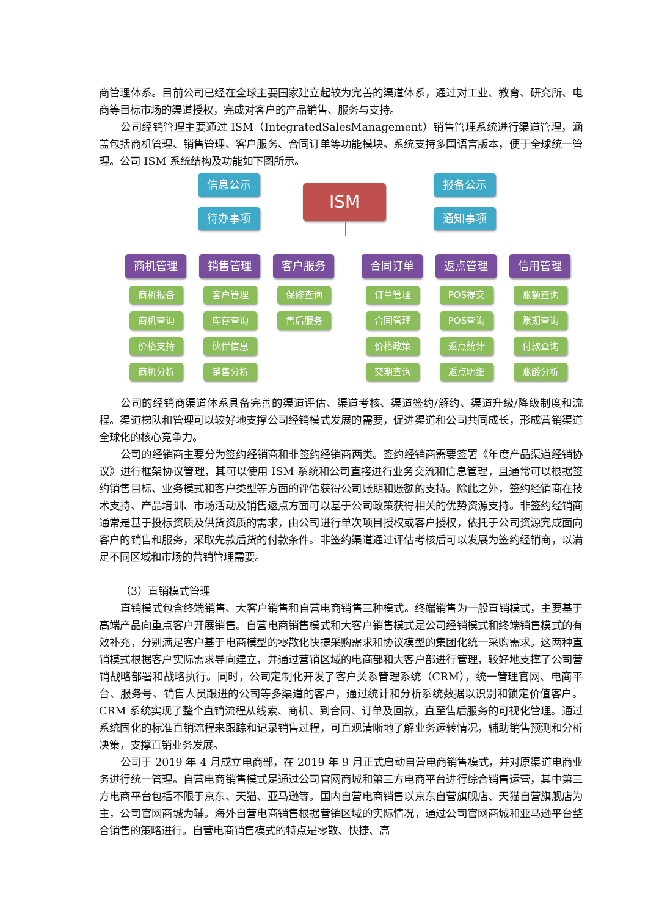商管理体系。目前公司已经在全球主要国家建立起较为完善的渠道体系，通过对工业、教育、研究所、电商等目标市场的渠道授权，完成对客户的产品销售、服务与支持。
公司经销管理主要通过 ISM（IntegratedSalesManagement）销售管理系统进行渠道管理，涵盖包括商机管理、销售管理、客户服务、合同订单等功能模块。系统支持多国语言版本，便于全球统一管理。公司 ISM 系统结构及功能如下图所示。
ISM
信息公示
待办事项
报备公示
通知事项
商机管理 销售管理 客户服务 合同订单 返点管理 信用管理
商机报备
商机查询
价格支持
商机分析
客户管理
库存查询
伙伴信息
销售分析
保修查询
售后服务
订单管理
合同管理
价格政策
交期查询
POS提交
POS查询
返点统计
返点明细
账额查询
账期查询
付款查询
账龄分析
公司的经销商渠道体系具备完善的渠道评估、渠道考核、渠道签约/解约、渠道升级/降级制度和流程。渠道梯队和管理可以较好地支撑公司经销模式发展的需要，促进渠道和公司共同成长，形成营销渠道全球化的核心竞争力。
公司的经销商主要分为签约经销商和非签约经销商两类。签约经销商需要签署《年度产品渠道经销协议》进行框架协议管理，其可以使用 ISM 系统和公司直接进行业务交流和信息管理，且通常可以根据签约销售目标、业务模式和客户类型等方面的评估获得公司账期和账额的支持。除此之外，签约经销商在技术支持、产品培训、市场活动及销售返点方面可以基于公司政策获得相关的优势资源支持。非签约经销商通常是基于投标资质及供货资质的需求，由公司进行单次项目授权或客户授权，依托于公司资源完成面向客户的销售和服务，采取先款后货的付款条件。非签约渠道通过评估考核后可以发展为签约经销商，以满足不同区域和市场的营销管理需要。
（3）直销模式管理
直销模式包含终端销售、大客户销售和自营电商销售三种模式。终端销售为一般直销模式，主要基于高端产品向重点客户开展销售。自营电商销售模式和大客户销售模式是公司经销模式和终端销售模式的有效补充，分别满足客户基于电商模型的零散化快捷采购需求和协议模型的集团化统一采购需求。这两种直销模式根据客户实际需求导向建立，并通过营销区域的电商部和大客户部进行管理，较好地支撑了公司营销战略部署和战略执行。同时，公司定制化开发了客户关系管理系统（CRM），统一管理官网、电商平台、服务号、销售人员跟进的公司等多渠道的客户，通过统计和分析系统数据以识别和锁定价值客户。CRM 系统实现了整个直销流程从线索、商机、到合同、订单及回款，直至售后服务的可视化管理。通过系统固化的标准直销流程来跟踪和记录销售过程，可直观清晰地了解业务运转情况，辅助销售预测和分析决策，支撑直销业务发展。
公司于 2019 年 4 月成立电商部，在 2019 年 9 月正式启动自营电商销售模式，并对原渠道电商业务进行统一管理。自营电商销售模式是通过公司官网商城和第三方电商平台进行综合销售运营，其中第三方电商平台包括不限于京东、天猫、亚马逊等。国内自营电商销售以京东自营旗舰店、天猫自营旗舰店为主，公司官网商城为辅。海外自营电商销售根据营销区域的实际情况，通过公司官网商城和亚马逊平台整合销售的策略进行。自营电商销售模式的特点是零散、快捷、高